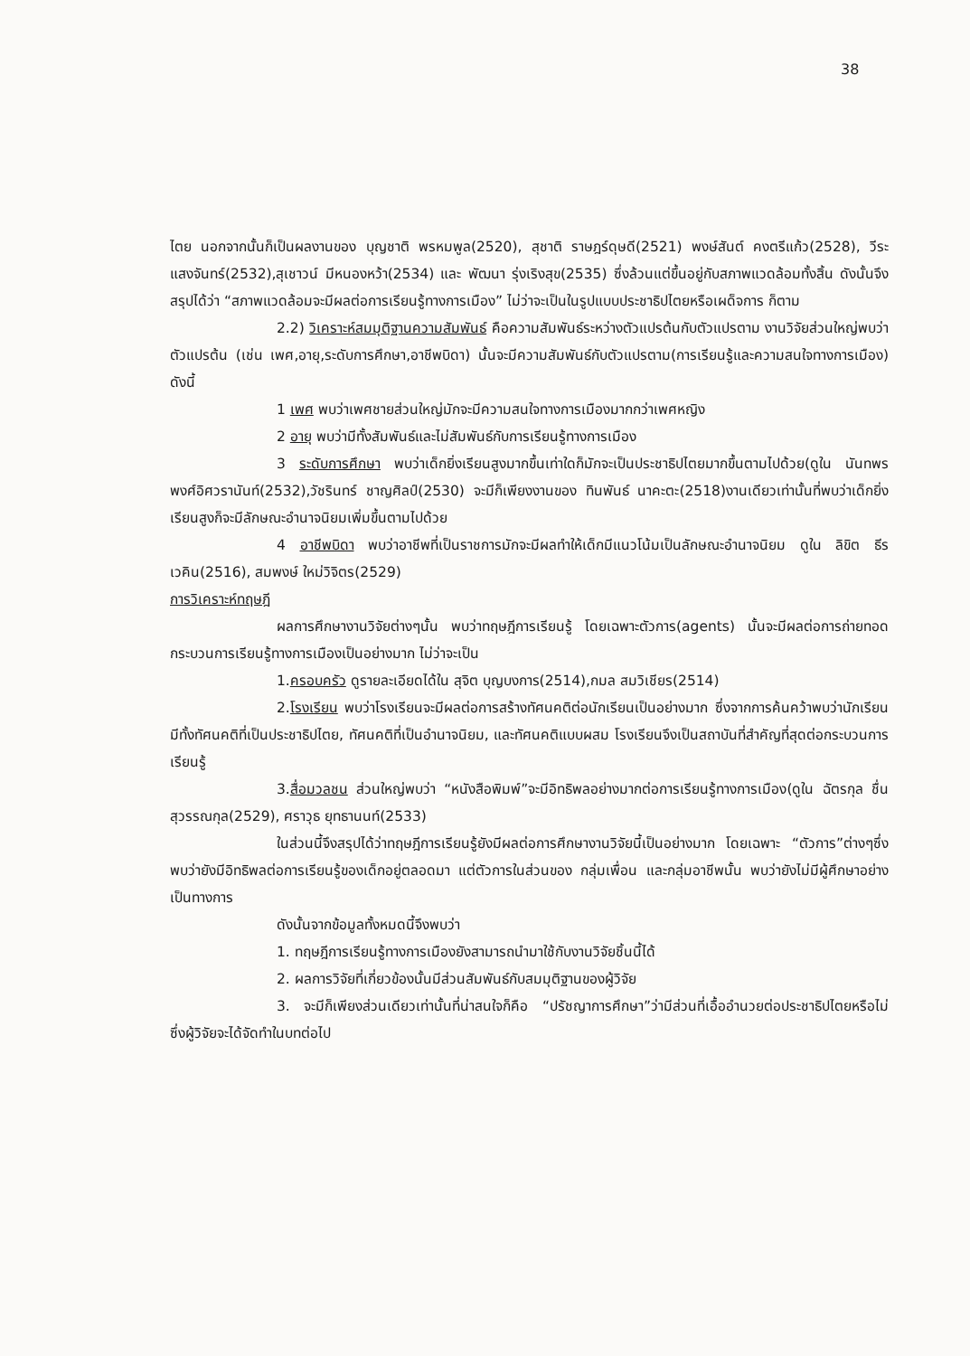38
ไตย นอกจากนั้นก็เป็นผลงานของ บุญชาติ พรหมพูล(2520), สุชาติ ราษฎร์ดุษดี(2521) พงษ์สันต์ คงตรีแก้ว(2528), วีระ แสงจันทร์(2532),สุเชาวน์ มีหนองหว้า(2534) และ พัฒนา รุ่งเริงสุข(2535) ซึ่งล้วนแต่ขึ้นอยู่กับสภาพแวดล้อมทั้งสิ้น ดังนั้นจึงสรุปได้ว่า “สภาพแวดล้อมจะมีผลต่อการเรียนรู้ทางการเมือง” ไม่ว่าจะเป็นในรูปแบบประชาธิปไตยหรือเผด็จการ ก็ตาม
2.2) วิเคราะห์สมมุติฐานความสัมพันธ์ คือความสัมพันธ์ระหว่างตัวแปรต้นกับตัวแปรตาม งานวิจัยส่วนใหญ่พบว่า ตัวแปรต้น (เช่น เพศ,อายุ,ระดับการศึกษา,อาชีพบิดา) นั้นจะมีความสัมพันธ์กับตัวแปรตาม(การเรียนรู้และความสนใจทางการเมือง) ดังนี้
1 เพศ พบว่าเพศชายส่วนใหญ่มักจะมีความสนใจทางการเมืองมากกว่าเพศหญิง
2 อายุ พบว่ามีทั้งสัมพันธ์และไม่สัมพันธ์กับการเรียนรู้ทางการเมือง
3 ระดับการศึกษา พบว่าเด็กยิ่งเรียนสูงมากขึ้นเท่าใดก็มักจะเป็นประชาธิปไตยมากขึ้นตามไปด้วย(ดูใน นันทพร พงศ์อิศวรานันท์(2532),วัชรินทร์ ชาญศิลป์(2530) จะมีก็เพียงงานของ ทินพันธ์ นาคะตะ(2518)งานเดียวเท่านั้นที่พบว่าเด็กยิ่งเรียนสูงก็จะมีลักษณะอำนาจนิยมเพิ่มขึ้นตามไปด้วย
4 อาชีพบิดา พบว่าอาชีพที่เป็นราชการมักจะมีผลทำให้เด็กมีแนวโน้มเป็นลักษณะอำนาจนิยม ดูใน ลิขิต ธีรเวคิน(2516), สมพงษ์ ใหม่วิจิตร(2529)
การวิเคราะห์ทฤษฎี
ผลการศึกษางานวิจัยต่างๆนั้น พบว่าทฤษฎีการเรียนรู้ โดยเฉพาะตัวการ(agents) นั้นจะมีผลต่อการถ่ายทอดกระบวนการเรียนรู้ทางการเมืองเป็นอย่างมาก ไม่ว่าจะเป็น
1.ครอบครัว ดูรายละเอียดได้ใน สุจิต บุญบงการ(2514),กมล สมวิเชียร(2514)
2.โรงเรียน พบว่าโรงเรียนจะมีผลต่อการสร้างทัศนคติต่อนักเรียนเป็นอย่างมาก ซึ่งจากการค้นคว้าพบว่านักเรียนมีทั้งทัศนคติที่เป็นประชาธิปไตย, ทัศนคติที่เป็นอำนาจนิยม, และทัศนคติแบบผสม โรงเรียนจึงเป็นสถาบันที่สำคัญที่สุดต่อกระบวนการเรียนรู้
3.สื่อมวลชน ส่วนใหญ่พบว่า “หนังสือพิมพ์”จะมีอิทธิพลอย่างมากต่อการเรียนรู้ทางการเมือง(ดูใน ฉัตรกุล ชื่นสุวรรณกุล(2529), ศราวุธ ยุทธานนท์(2533)
ในส่วนนี้จึงสรุปได้ว่าทฤษฎีการเรียนรู้ยังมีผลต่อการศึกษางานวิจัยนี้เป็นอย่างมาก โดยเฉพาะ “ตัวการ”ต่างๆซึ่งพบว่ายังมีอิทธิพลต่อการเรียนรู้ของเด็กอยู่ตลอดมา แต่ตัวการในส่วนของ กลุ่มเพื่อน และกลุ่มอาชีพนั้น พบว่ายังไม่มีผู้ศึกษาอย่างเป็นทางการ
ดังนั้นจากข้อมูลทั้งหมดนี้จึงพบว่า
1. ทฤษฎีการเรียนรู้ทางการเมืองยังสามารถนำมาใช้กับงานวิจัยชิ้นนี้ได้
2. ผลการวิจัยที่เกี่ยวข้องนั้นมีส่วนสัมพันธ์กับสมมุติฐานของผู้วิจัย
3. จะมีก็เพียงส่วนเดียวเท่านั้นที่น่าสนใจก็คือ “ปรัชญาการศึกษา”ว่ามีส่วนที่เอื้ออำนวยต่อประชาธิปไตยหรือไม่ ซึ่งผู้วิจัยจะได้จัดทำในบทต่อไป